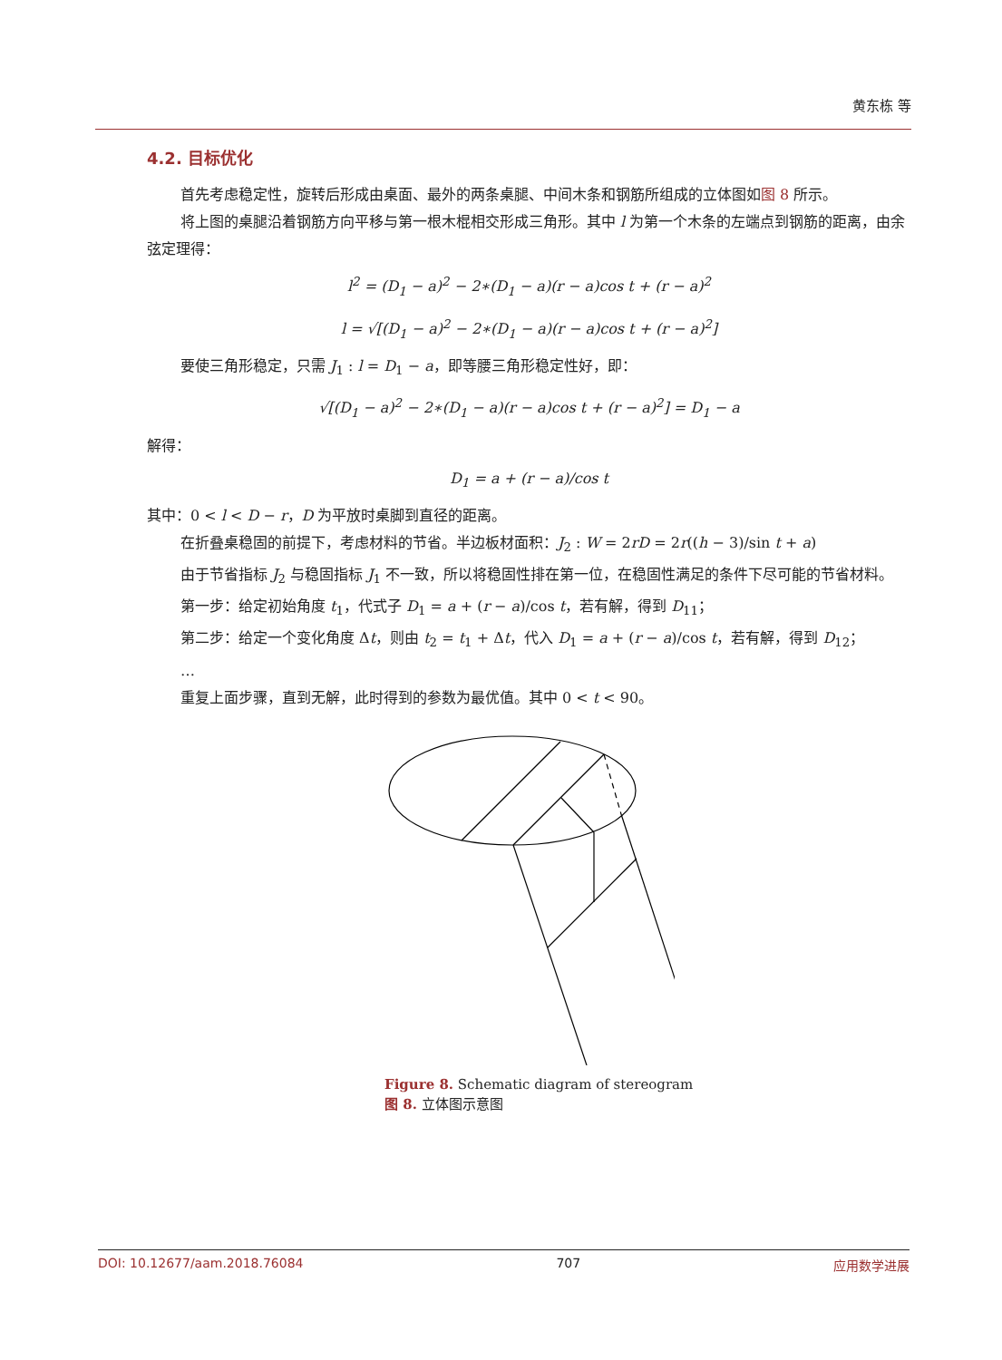黄东栋 等
4.2. 目标优化
首先考虑稳定性，旋转后形成由桌面、最外的两条桌腿、中间木条和钢筋所组成的立体图如图 8 所示。
将上图的桌腿沿着钢筋方向平移与第一根木棍相交形成三角形。其中 l 为第一个木条的左端点到钢筋的距离，由余弦定理得：
l<sup>2</sup> = (D<sub>1</sub> − a)<sup>2</sup> − 2∗(D<sub>1</sub> − a)(r − a)cos t + (r − a)<sup>2</sup>
l = √[(D<sub>1</sub> − a)<sup>2</sup> − 2∗(D<sub>1</sub> − a)(r − a)cos t + (r − a)<sup>2</sup>]
要使三角形稳定，只需 J<sub>1</sub> : l = D<sub>1</sub> − a，即等腰三角形稳定性好，即：
√[(D<sub>1</sub> − a)<sup>2</sup> − 2∗(D<sub>1</sub> − a)(r − a)cos t + (r − a)<sup>2</sup>] = D<sub>1</sub> − a
解得：
D<sub>1</sub> = a + (r − a)/cos t
其中：0 < l < D − r，D 为平放时桌脚到直径的距离。
在折叠桌稳固的前提下，考虑材料的节省。半边板材面积：J<sub>2</sub> : W = 2rD = 2r((h − 3)/sin t + a)
由于节省指标 J<sub>2</sub> 与稳固指标 J<sub>1</sub> 不一致，所以将稳固性排在第一位，在稳固性满足的条件下尽可能的节省材料。
第一步：给定初始角度 t<sub>1</sub>，代式子 D<sub>1</sub> = a + (r − a)/cos t，若有解，得到 D<sub>11</sub>；
第二步：给定一个变化角度 Δt，则由 t<sub>2</sub> = t<sub>1</sub> + Δt，代入 D<sub>1</sub> = a + (r − a)/cos t，若有解，得到 D<sub>12</sub>；
…
重复上面步骤，直到无解，此时得到的参数为最优值。其中 0 < t < 90。
Figure 8. Schematic diagram of stereogram
图 8. 立体图示意图
DOI: 10.12677/aam.2018.76084 707 应用数学进展